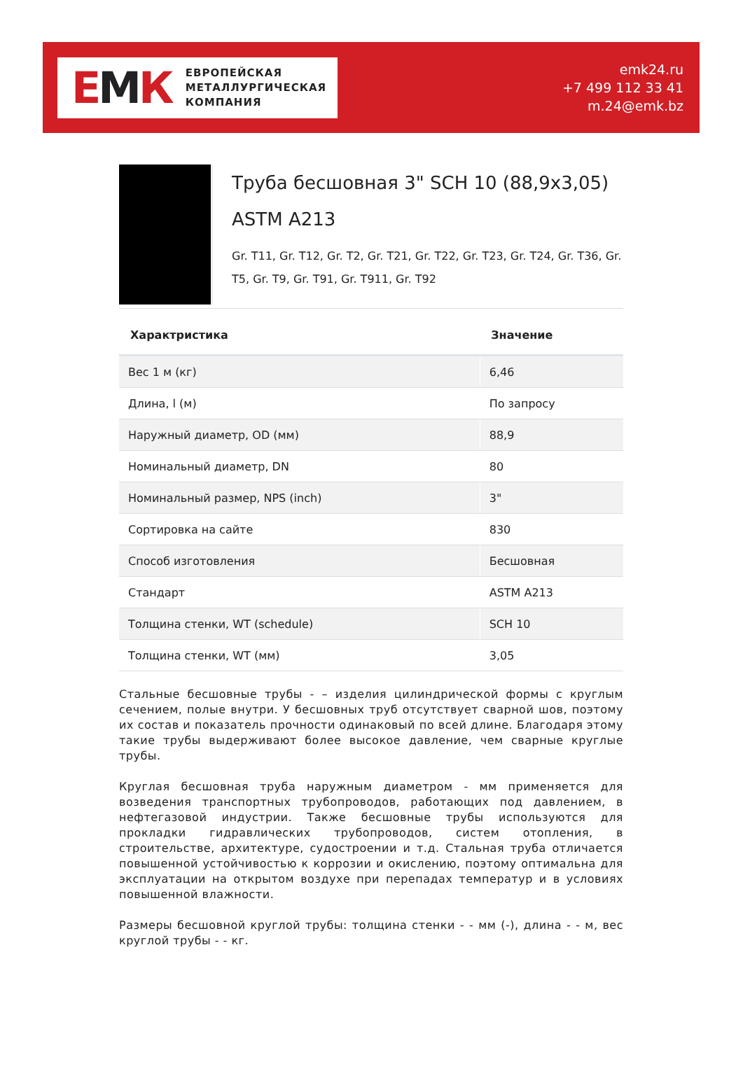ЕМК
ЕВРОПЕЙСКАЯ
МЕТАЛЛУРГИЧЕСКАЯ
КОМПАНИЯ
emk24.ru
+7 499 112 33 41
m.24@emk.bz
Труба бесшовная 3" SCH 10 (88,9x3,05) ASTM A213
Gr. T11, Gr. T12, Gr. T2, Gr. T21, Gr. T22, Gr. T23, Gr. T24, Gr. T36, Gr. T5, Gr. T9, Gr. T91, Gr. T911, Gr. T92
| Характристика | Значение |
| --- | --- |
| Вес 1 м (кг) | 6,46 |
| Длина, l (м) | По запросу |
| Наружный диаметр, OD (мм) | 88,9 |
| Номинальный диаметр, DN | 80 |
| Номинальный размер, NPS (inch) | 3" |
| Сортировка на сайте | 830 |
| Способ изготовления | Бесшовная |
| Стандарт | ASTM A213 |
| Толщина стенки, WT (schedule) | SCH 10 |
| Толщина стенки, WT (мм) | 3,05 |
Стальные бесшовные трубы - – изделия цилиндрической формы с круглым сечением, полые внутри. У бесшовных труб отсутствует сварной шов, поэтому их состав и показатель прочности одинаковый по всей длине. Благодаря этому такие трубы выдерживают более высокое давление, чем сварные круглые трубы.
Круглая бесшовная труба наружным диаметром - мм применяется для возведения транспортных трубопроводов, работающих под давлением, в нефтегазовой индустрии. Также бесшовные трубы используются для прокладки гидравлических трубопроводов, систем отопления, в строительстве, архитектуре, судостроении и т.д. Стальная труба отличается повышенной устойчивостью к коррозии и окислению, поэтому оптимальна для эксплуатации на открытом воздухе при перепадах температур и в условиях повышенной влажности.
Размеры бесшовной круглой трубы: толщина стенки - - мм (-), длина - - м, вес круглой трубы - - кг.